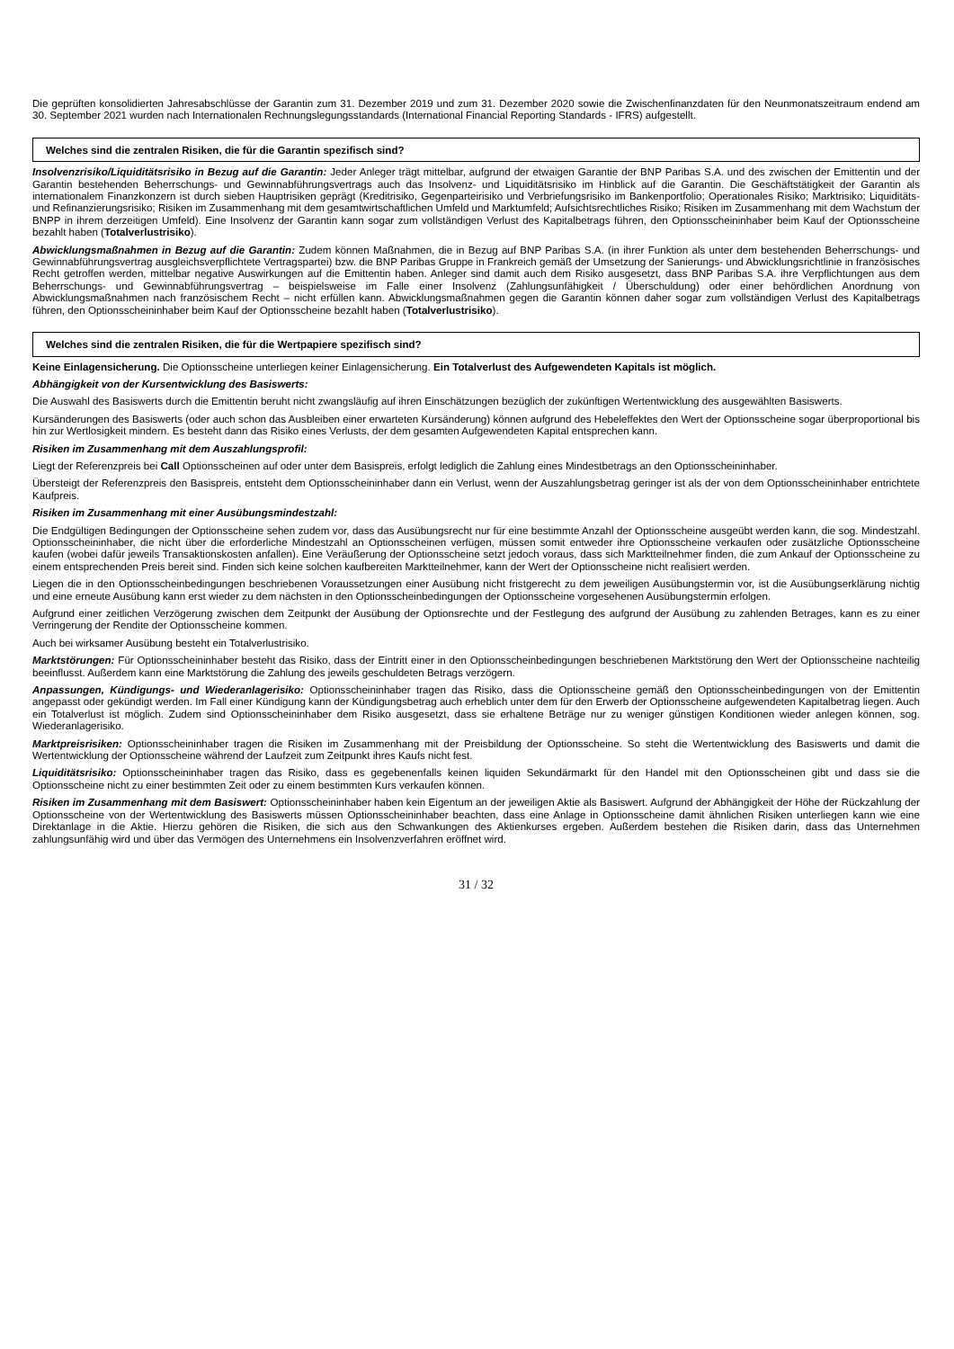Die geprüften konsolidierten Jahresabschlüsse der Garantin zum 31. Dezember 2019 und zum 31. Dezember 2020 sowie die Zwischenfinanzdaten für den Neunmonatszeitraum endend am 30. September 2021 wurden nach Internationalen Rechnungslegungsstandards (International Financial Reporting Standards - IFRS) aufgestellt.
Welches sind die zentralen Risiken, die für die Garantin spezifisch sind?
Insolvenzrisiko/Liquiditätsrisiko in Bezug auf die Garantin: Jeder Anleger trägt mittelbar, aufgrund der etwaigen Garantie der BNP Paribas S.A. und des zwischen der Emittentin und der Garantin bestehenden Beherrschungs- und Gewinnabführungsvertrags auch das Insolvenz- und Liquiditätsrisiko im Hinblick auf die Garantin. Die Geschäftstätigkeit der Garantin als internationalem Finanzkonzern ist durch sieben Hauptrisiken geprägt (Kreditrisiko, Gegenparteirisiko und Verbriefungsrisiko im Bankenportfolio; Operationales Risiko; Marktrisiko; Liquiditäts- und Refinanzierungsrisiko; Risiken im Zusammenhang mit dem gesamtwirtschaftlichen Umfeld und Marktumfeld; Aufsichtsrechtliches Risiko; Risiken im Zusammenhang mit dem Wachstum der BNPP in ihrem derzeitigen Umfeld). Eine Insolvenz der Garantin kann sogar zum vollständigen Verlust des Kapitalbetrags führen, den Optionsscheininhaber beim Kauf der Optionsscheine bezahlt haben (Totalverlustrisiko).
Abwicklungsmaßnahmen in Bezug auf die Garantin: Zudem können Maßnahmen, die in Bezug auf BNP Paribas S.A. (in ihrer Funktion als unter dem bestehenden Beherrschungs- und Gewinnabführungsvertrag ausgleichsverpflichtete Vertragspartei) bzw. die BNP Paribas Gruppe in Frankreich gemäß der Umsetzung der Sanierungs- und Abwicklungsrichtlinie in französisches Recht getroffen werden, mittelbar negative Auswirkungen auf die Emittentin haben. Anleger sind damit auch dem Risiko ausgesetzt, dass BNP Paribas S.A. ihre Verpflichtungen aus dem Beherrschungs- und Gewinnabführungsvertrag – beispielsweise im Falle einer Insolvenz (Zahlungsunfähigkeit / Überschuldung) oder einer behördlichen Anordnung von Abwicklungsmaßnahmen nach französischem Recht – nicht erfüllen kann. Abwicklungsmaßnahmen gegen die Garantin können daher sogar zum vollständigen Verlust des Kapitalbetrags führen, den Optionsscheininhaber beim Kauf der Optionsscheine bezahlt haben (Totalverlustrisiko).
Welches sind die zentralen Risiken, die für die Wertpapiere spezifisch sind?
Keine Einlagensicherung. Die Optionsscheine unterliegen keiner Einlagensicherung. Ein Totalverlust des Aufgewendeten Kapitals ist möglich.
Abhängigkeit von der Kursentwicklung des Basiswerts:
Die Auswahl des Basiswerts durch die Emittentin beruht nicht zwangsläufig auf ihren Einschätzungen bezüglich der zukünftigen Wertentwicklung des ausgewählten Basiswerts.
Kursänderungen des Basiswerts (oder auch schon das Ausbleiben einer erwarteten Kursänderung) können aufgrund des Hebeleffektes den Wert der Optionsscheine sogar überproportional bis hin zur Wertlosigkeit mindern. Es besteht dann das Risiko eines Verlusts, der dem gesamten Aufgewendeten Kapital entsprechen kann.
Risiken im Zusammenhang mit dem Auszahlungsprofil:
Liegt der Referenzpreis bei Call Optionsscheinen auf oder unter dem Basispreis, erfolgt lediglich die Zahlung eines Mindestbetrags an den Optionsscheininhaber.
Übersteigt der Referenzpreis den Basispreis, entsteht dem Optionsscheininhaber dann ein Verlust, wenn der Auszahlungsbetrag geringer ist als der von dem Optionsscheininhaber entrichtete Kaufpreis.
Risiken im Zusammenhang mit einer Ausübungsmindestzahl:
Die Endgültigen Bedingungen der Optionsscheine sehen zudem vor, dass das Ausübungsrecht nur für eine bestimmte Anzahl der Optionsscheine ausgeübt werden kann, die sog. Mindestzahl. Optionsscheininhaber, die nicht über die erforderliche Mindestzahl an Optionsscheinen verfügen, müssen somit entweder ihre Optionsscheine verkaufen oder zusätzliche Optionsscheine kaufen (wobei dafür jeweils Transaktionskosten anfallen). Eine Veräußerung der Optionsscheine setzt jedoch voraus, dass sich Marktteilnehmer finden, die zum Ankauf der Optionsscheine zu einem entsprechenden Preis bereit sind. Finden sich keine solchen kaufbereiten Marktteilnehmer, kann der Wert der Optionsscheine nicht realisiert werden.
Liegen die in den Optionsscheinbedingungen beschriebenen Voraussetzungen einer Ausübung nicht fristgerecht zu dem jeweiligen Ausübungstermin vor, ist die Ausübungserklärung nichtig und eine erneute Ausübung kann erst wieder zu dem nächsten in den Optionsscheinbedingungen der Optionsscheine vorgesehenen Ausübungstermin erfolgen.
Aufgrund einer zeitlichen Verzögerung zwischen dem Zeitpunkt der Ausübung der Optionsrechte und der Festlegung des aufgrund der Ausübung zu zahlenden Betrages, kann es zu einer Verringerung der Rendite der Optionsscheine kommen.
Auch bei wirksamer Ausübung besteht ein Totalverlustrisiko.
Marktstörungen: Für Optionsscheininhaber besteht das Risiko, dass der Eintritt einer in den Optionsscheinbedingungen beschriebenen Marktstörung den Wert der Optionsscheine nachteilig beeinflusst. Außerdem kann eine Marktstörung die Zahlung des jeweils geschuldeten Betrags verzögern.
Anpassungen, Kündigungs- und Wiederanlagerisiko: Optionsscheininhaber tragen das Risiko, dass die Optionsscheine gemäß den Optionsscheinbedingungen von der Emittentin angepasst oder gekündigt werden. Im Fall einer Kündigung kann der Kündigungsbetrag auch erheblich unter dem für den Erwerb der Optionsscheine aufgewendeten Kapitalbetrag liegen. Auch ein Totalverlust ist möglich. Zudem sind Optionsscheininhaber dem Risiko ausgesetzt, dass sie erhaltene Beträge nur zu weniger günstigen Konditionen wieder anlegen können, sog. Wiederanlagerisiko.
Marktpreisrisiken: Optionsscheininhaber tragen die Risiken im Zusammenhang mit der Preisbildung der Optionsscheine. So steht die Wertentwicklung des Basiswerts und damit die Wertentwicklung der Optionsscheine während der Laufzeit zum Zeitpunkt ihres Kaufs nicht fest.
Liquiditätsrisiko: Optionsscheininhaber tragen das Risiko, dass es gegebenenfalls keinen liquiden Sekundärmarkt für den Handel mit den Optionsscheinen gibt und dass sie die Optionsscheine nicht zu einer bestimmten Zeit oder zu einem bestimmten Kurs verkaufen können.
Risiken im Zusammenhang mit dem Basiswert: Optionsscheininhaber haben kein Eigentum an der jeweiligen Aktie als Basiswert. Aufgrund der Abhängigkeit der Höhe der Rückzahlung der Optionsscheine von der Wertentwicklung des Basiswerts müssen Optionsscheininhaber beachten, dass eine Anlage in Optionsscheine damit ähnlichen Risiken unterliegen kann wie eine Direktanlage in die Aktie. Hierzu gehören die Risiken, die sich aus den Schwankungen des Aktienkurses ergeben. Außerdem bestehen die Risiken darin, dass das Unternehmen zahlungsunfähig wird und über das Vermögen des Unternehmens ein Insolvenzverfahren eröffnet wird.
31 / 32